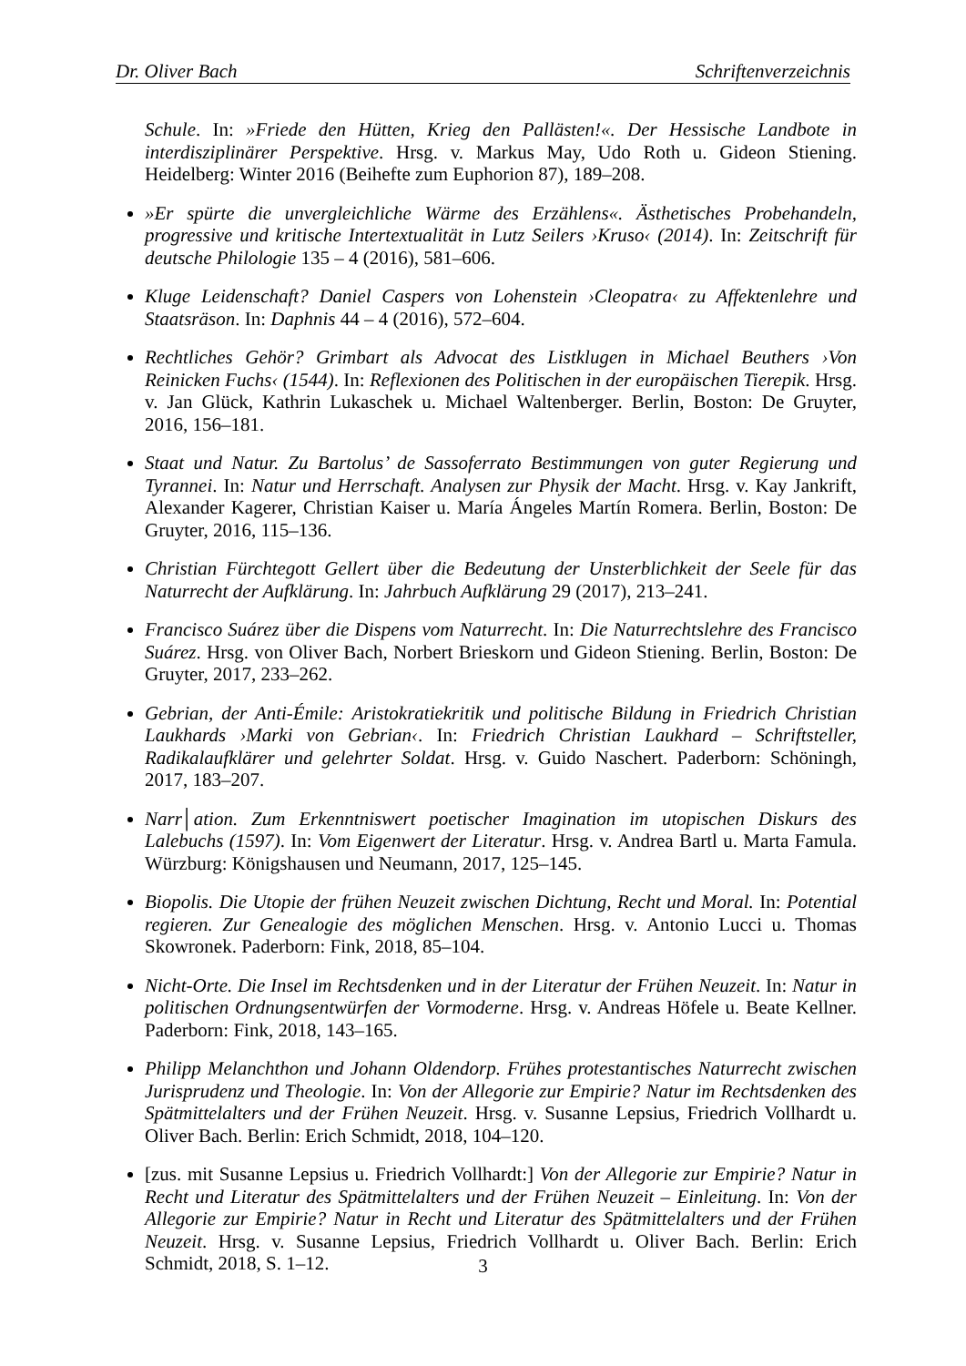Dr. Oliver Bach Schriftenverzeichnis
Schule. In: »Friede den Hütten, Krieg den Pallästen!«. Der Hessische Landbote in interdisziplinärer Perspektive. Hrsg. v. Markus May, Udo Roth u. Gideon Stiening. Heidelberg: Winter 2016 (Beihefte zum Euphorion 87), 189–208.
»Er spürte die unvergleichliche Wärme des Erzählens«. Ästhetisches Probehandeln, progressive und kritische Intertextualität in Lutz Seilers ›Kruso‹ (2014). In: Zeitschrift für deutsche Philologie 135 – 4 (2016), 581–606.
Kluge Leidenschaft? Daniel Caspers von Lohenstein ›Cleopatra‹ zu Affektenlehre und Staatsräson. In: Daphnis 44 – 4 (2016), 572–604.
Rechtliches Gehör? Grimbart als Advocat des Listklugen in Michael Beuthers ›Von Reinicken Fuchs‹ (1544). In: Reflexionen des Politischen in der europäischen Tierepik. Hrsg. v. Jan Glück, Kathrin Lukaschek u. Michael Waltenberger. Berlin, Boston: De Gruyter, 2016, 156–181.
Staat und Natur. Zu Bartolus’ de Sassoferrato Bestimmungen von guter Regierung und Tyrannei. In: Natur und Herrschaft. Analysen zur Physik der Macht. Hrsg. v. Kay Jankrift, Alexander Kagerer, Christian Kaiser u. María Ángeles Martín Romera. Berlin, Boston: De Gruyter, 2016, 115–136.
Christian Fürchtegott Gellert über die Bedeutung der Unsterblichkeit der Seele für das Naturrecht der Aufklärung. In: Jahrbuch Aufklärung 29 (2017), 213–241.
Francisco Suárez über die Dispens vom Naturrecht. In: Die Naturrechtslehre des Francisco Suárez. Hrsg. von Oliver Bach, Norbert Brieskorn und Gideon Stiening. Berlin, Boston: De Gruyter, 2017, 233–262.
Gebrian, der Anti-Émile: Aristokratiekritik und politische Bildung in Friedrich Christian Laukhards ›Marki von Gebrian‹. In: Friedrich Christian Laukhard – Schriftsteller, Radikalaufklärer und gelehrter Soldat. Hrsg. v. Guido Naschert. Paderborn: Schöningh, 2017, 183–207.
Narr│ation. Zum Erkenntniswert poetischer Imagination im utopischen Diskurs des Lalebuchs (1597). In: Vom Eigenwert der Literatur. Hrsg. v. Andrea Bartl u. Marta Famula. Würzburg: Königshausen und Neumann, 2017, 125–145.
Biopolis. Die Utopie der frühen Neuzeit zwischen Dichtung, Recht und Moral. In: Potential regieren. Zur Genealogie des möglichen Menschen. Hrsg. v. Antonio Lucci u. Thomas Skowronek. Paderborn: Fink, 2018, 85–104.
Nicht-Orte. Die Insel im Rechtsdenken und in der Literatur der Frühen Neuzeit. In: Natur in politischen Ordnungsentwürfen der Vormoderne. Hrsg. v. Andreas Höfele u. Beate Kellner. Paderborn: Fink, 2018, 143–165.
Philipp Melanchthon und Johann Oldendorp. Frühes protestantisches Naturrecht zwischen Jurisprudenz und Theologie. In: Von der Allegorie zur Empirie? Natur im Rechtsdenken des Spätmittelalters und der Frühen Neuzeit. Hrsg. v. Susanne Lepsius, Friedrich Vollhardt u. Oliver Bach. Berlin: Erich Schmidt, 2018, 104–120.
[zus. mit Susanne Lepsius u. Friedrich Vollhardt:] Von der Allegorie zur Empirie? Natur in Recht und Literatur des Spätmittelalters und der Frühen Neuzeit – Einleitung. In: Von der Allegorie zur Empirie? Natur in Recht und Literatur des Spätmittelalters und der Frühen Neuzeit. Hrsg. v. Susanne Lepsius, Friedrich Vollhardt u. Oliver Bach. Berlin: Erich Schmidt, 2018, S. 1–12.
3